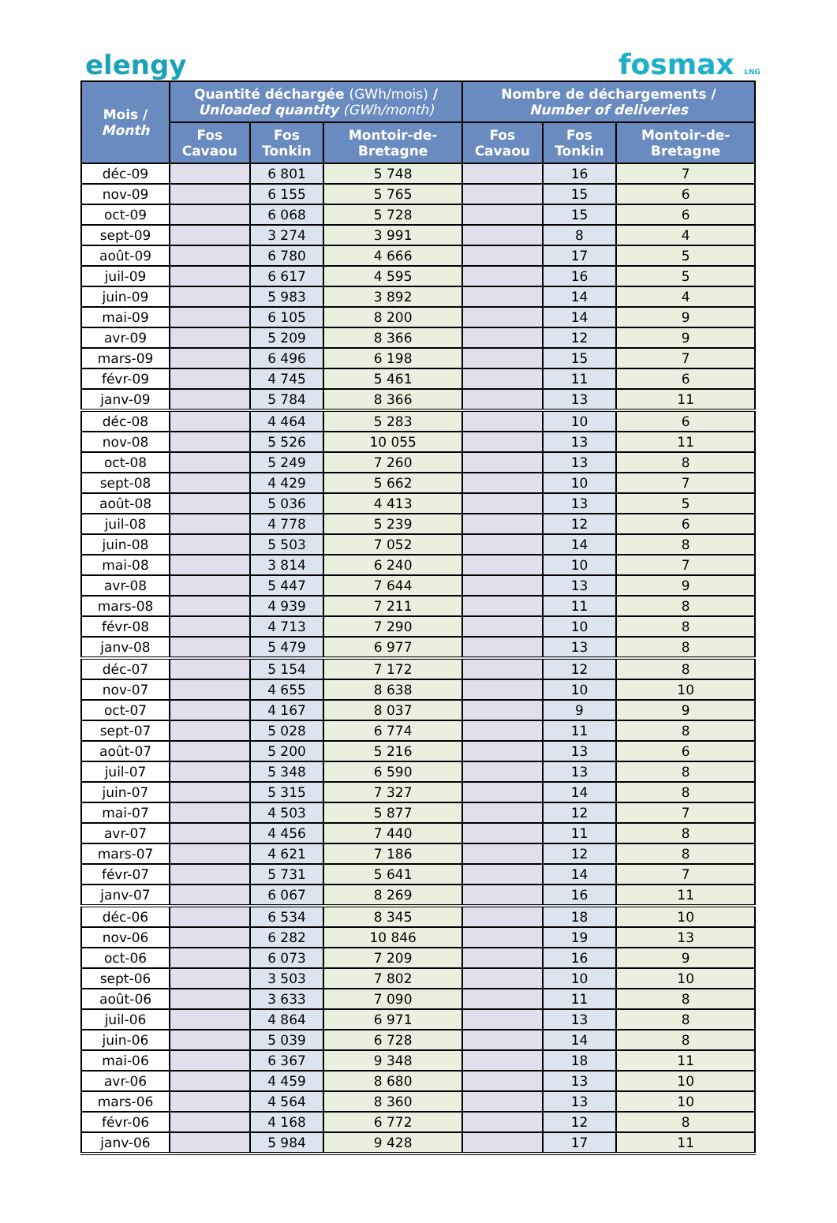elengy
fosmax LNG
| Mois / Month | Quantité déchargée (GWh/mois) / Unloaded quantity (GWh/month) | | | Nombre de déchargements / Number of deliveries | | |
| --- | --- | --- | --- | --- | --- | --- |
| | Fos Cavaou | Fos Tonkin | Montoir-de-Bretagne | Fos Cavaou | Fos Tonkin | Montoir-de-Bretagne |
| déc-09 | | 6 801 | 5 748 | | 16 | 7 |
| nov-09 | | 6 155 | 5 765 | | 15 | 6 |
| oct-09 | | 6 068 | 5 728 | | 15 | 6 |
| sept-09 | | 3 274 | 3 991 | | 8 | 4 |
| août-09 | | 6 780 | 4 666 | | 17 | 5 |
| juil-09 | | 6 617 | 4 595 | | 16 | 5 |
| juin-09 | | 5 983 | 3 892 | | 14 | 4 |
| mai-09 | | 6 105 | 8 200 | | 14 | 9 |
| avr-09 | | 5 209 | 8 366 | | 12 | 9 |
| mars-09 | | 6 496 | 6 198 | | 15 | 7 |
| févr-09 | | 4 745 | 5 461 | | 11 | 6 |
| janv-09 | | 5 784 | 8 366 | | 13 | 11 |
| déc-08 | | 4 464 | 5 283 | | 10 | 6 |
| nov-08 | | 5 526 | 10 055 | | 13 | 11 |
| oct-08 | | 5 249 | 7 260 | | 13 | 8 |
| sept-08 | | 4 429 | 5 662 | | 10 | 7 |
| août-08 | | 5 036 | 4 413 | | 13 | 5 |
| juil-08 | | 4 778 | 5 239 | | 12 | 6 |
| juin-08 | | 5 503 | 7 052 | | 14 | 8 |
| mai-08 | | 3 814 | 6 240 | | 10 | 7 |
| avr-08 | | 5 447 | 7 644 | | 13 | 9 |
| mars-08 | | 4 939 | 7 211 | | 11 | 8 |
| févr-08 | | 4 713 | 7 290 | | 10 | 8 |
| janv-08 | | 5 479 | 6 977 | | 13 | 8 |
| déc-07 | | 5 154 | 7 172 | | 12 | 8 |
| nov-07 | | 4 655 | 8 638 | | 10 | 10 |
| oct-07 | | 4 167 | 8 037 | | 9 | 9 |
| sept-07 | | 5 028 | 6 774 | | 11 | 8 |
| août-07 | | 5 200 | 5 216 | | 13 | 6 |
| juil-07 | | 5 348 | 6 590 | | 13 | 8 |
| juin-07 | | 5 315 | 7 327 | | 14 | 8 |
| mai-07 | | 4 503 | 5 877 | | 12 | 7 |
| avr-07 | | 4 456 | 7 440 | | 11 | 8 |
| mars-07 | | 4 621 | 7 186 | | 12 | 8 |
| févr-07 | | 5 731 | 5 641 | | 14 | 7 |
| janv-07 | | 6 067 | 8 269 | | 16 | 11 |
| déc-06 | | 6 534 | 8 345 | | 18 | 10 |
| nov-06 | | 6 282 | 10 846 | | 19 | 13 |
| oct-06 | | 6 073 | 7 209 | | 16 | 9 |
| sept-06 | | 3 503 | 7 802 | | 10 | 10 |
| août-06 | | 3 633 | 7 090 | | 11 | 8 |
| juil-06 | | 4 864 | 6 971 | | 13 | 8 |
| juin-06 | | 5 039 | 6 728 | | 14 | 8 |
| mai-06 | | 6 367 | 9 348 | | 18 | 11 |
| avr-06 | | 4 459 | 8 680 | | 13 | 10 |
| mars-06 | | 4 564 | 8 360 | | 13 | 10 |
| févr-06 | | 4 168 | 6 772 | | 12 | 8 |
| janv-06 | | 5 984 | 9 428 | | 17 | 11 |